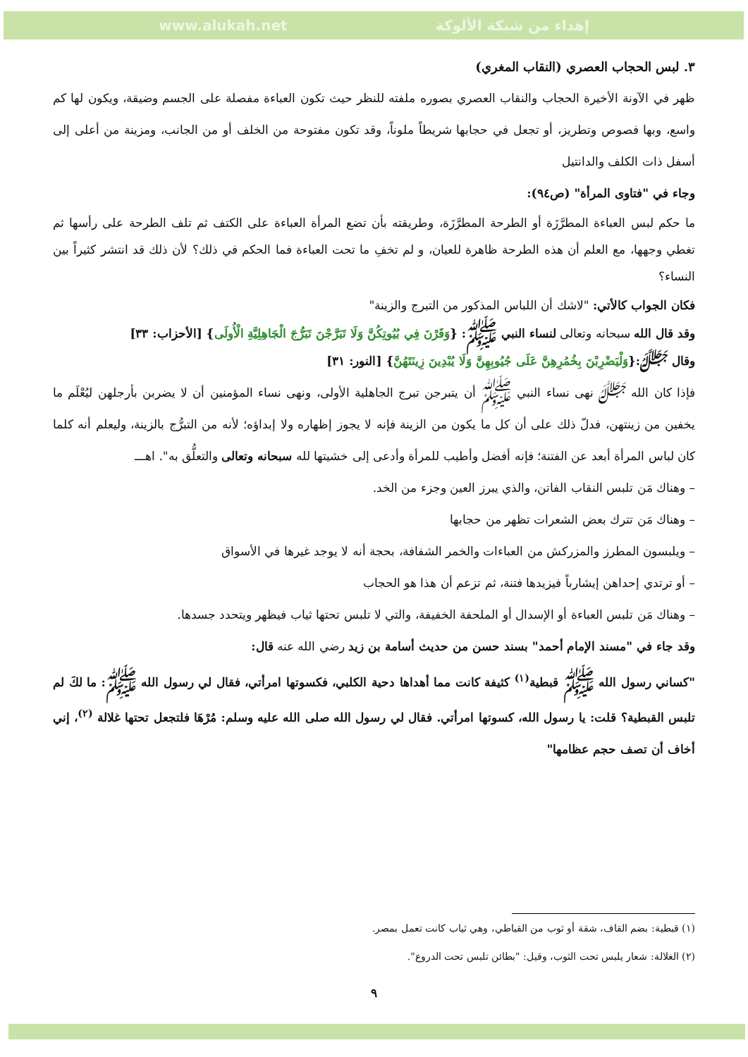www.alukah.net إهداء من شبكة الألوكة
٣. لبس الحجاب العصري (النقاب المغري)
ظهر في الآونة الأخيرة الحجاب والنقاب العصري بصوره ملفته للنظر حيث تكون العباءة مفصلة على الجسم وضيقة، ويكون لها كم واسع، وبها فصوص وتطريز، أو تجعل في حجابها شريطاً ملوناً، وقد تكون مفتوحة من الخلف أو من الجانب، ومزينة من أعلى إلى أسفل ذات الكلف والدانتيل
وجاء في "فتاوى المرأة" (ص٩٤):
ما حكم لبس العباءة المطرَّزَة أو الطرحة المطرَّزَة، وطريقته بأن تضع المرأة العباءة على الكتف ثم تلف الطرحة على رأسها ثم تغطي وجهها، مع العلم أن هذه الطرحة ظاهرة للعيان، و لم تخفِ ما تحت العباءة فما الحكم في ذلك؟ لأن ذلك قد انتشر كثيراً بين النساء؟
فكان الجواب كالأتي: "لاشك أن اللباس المذكور من التبرج والزينة"
وقد قال الله سبحانه وتعالى لنساء النبي ﷺ: {وَقَرْنَ فِي بُيُوتِكُنَّ وَلَا تَبَرَّجْنَ تَبَرُّجَ الْجَاهِلِيَّةِ الْأُولَى} [الأحزاب: ٣٣]
وقال ﷻ:{وَلْيَضْرِبْنَ بِخُمُرِهِنَّ عَلَى جُيُوبِهِنَّ وَلَا يُبْدِينَ زِينَتَهُنَّ} [النور: ٣١]
فإذا كان الله ﷻ نهى نساء النبي ﷺ أن يتبرجن تبرج الجاهلية الأولى، ونهى نساء المؤمنين أن لا يضربن بأرجلهن ليُعْلَم ما يخفين من زينتهن، فدلّ ذلك على أن كل ما يكون من الزينة فإنه لا يجوز إظهاره ولا إبداؤه؛ لأنه من التبرُّج بالزينة، وليعلم أنه كلما كان لباس المرأة أبعد عن الفتنة؛ فإنه أفضل وأطيب للمرأة وأدعى إلى خشيتها لله سبحانه وتعالى والتعلُّق به". اهـــ
– وهناك مَن تلبس النقاب الفاتن، والذي يبرز العين وجزء من الخد.
– وهناك مَن تترك بعض الشعرات تظهر من حجابها
– ويلبسون المطرز والمزركش من العباءات والخمر الشفافة، بحجة أنه لا يوجد غيرها في الأسواق
– أو ترتدي إحداهن إيشارباً فيزيدها فتنة، ثم تزعم أن هذا هو الحجاب
– وهناك مَن تلبس العباءة أو الإسدال أو الملحفة الخفيفة، والتي لا تلبس تحتها ثياب فيظهر ويتحدد جسدها.
وقد جاء في "مسند الإمام أحمد" بسند حسن من حديث أسامة بن زيد رضي الله عنه قال:
"كساني رسول الله ﷺ قبطية<sup>(١)</sup> كثيفة كانت مما أهداها دحية الكلبي، فكسوتها امرأتي، فقال لي رسول الله ﷺ: ما لكَ لم تلبس القبطية؟ قلت: يا رسول الله، كسوتها امرأتي. فقال لي رسول الله صلى الله عليه وسلم: مُرْهَا فلتجعل تحتها غلالة <sup>(٢)</sup>، إني أخاف أن تصف حجم عظامها"
(١) قبطية: بضم القاف، شقة أو ثوب من القباطي، وهي ثياب كانت تعمل بمصر.
(٢) الغلالة: شعار يلبس تحت الثوب، وقيل: "بطائن تلبس تحت الدروع".
٩